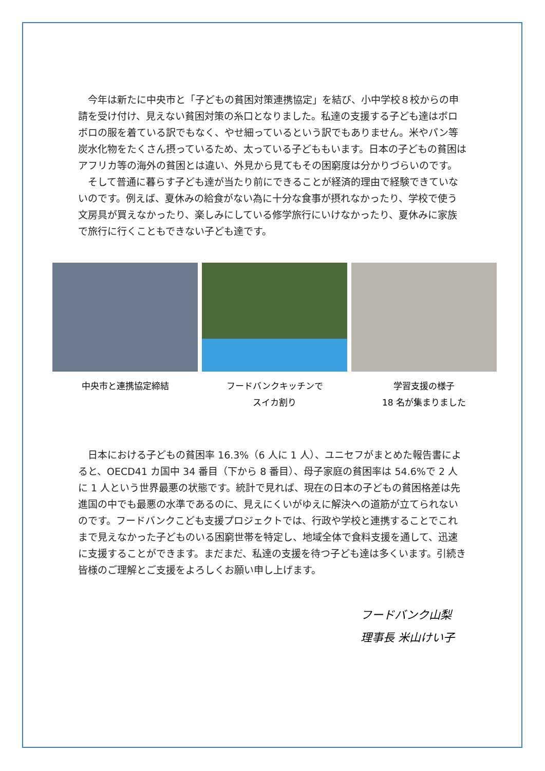今年は新たに中央市と「子どもの貧困対策連携協定」を結び、小中学校８校からの申請を受け付け、見えない貧困対策の糸口となりました。私達の支援する子ども達はボロボロの服を着ている訳でもなく、やせ細っているという訳でもありません。米やパン等炭水化物をたくさん摂っているため、太っている子どももいます。日本の子どもの貧困はアフリカ等の海外の貧困とは違い、外見から見てもその困窮度は分かりづらいのです。
そして普通に暮らす子ども達が当たり前にできることが経済的理由で経験できていないのです。例えば、夏休みの給食がない為に十分な食事が摂れなかったり、学校で使う文房具が買えなかったり、楽しみにしている修学旅行にいけなかったり、夏休みに家族で旅行に行くこともできない子ども達です。
中央市と連携協定締結 フードバンクキッチンで
スイカ割り
学習支援の様子
18 名が集まりました
日本における子どもの貧困率 16.3%（6 人に 1 人）、ユニセフがまとめた報告書によると、OECD41 カ国中 34 番目（下から 8 番目）、母子家庭の貧困率は 54.6%で 2 人に 1 人という世界最悪の状態です。統計で見れば、現在の日本の子どもの貧困格差は先進国の中でも最悪の水準であるのに、見えにくいがゆえに解決への道筋が立てられないのです。フードバンクこども支援プロジェクトでは、行政や学校と連携することでこれまで見えなかった子どものいる困窮世帯を特定し、地域全体で食料支援を通して、迅速に支援することができます。まだまだ、私達の支援を待つ子ども達は多くいます。引続き皆様のご理解とご支援をよろしくお願い申し上げます。
フードバンク山梨
理事長 米山けい子